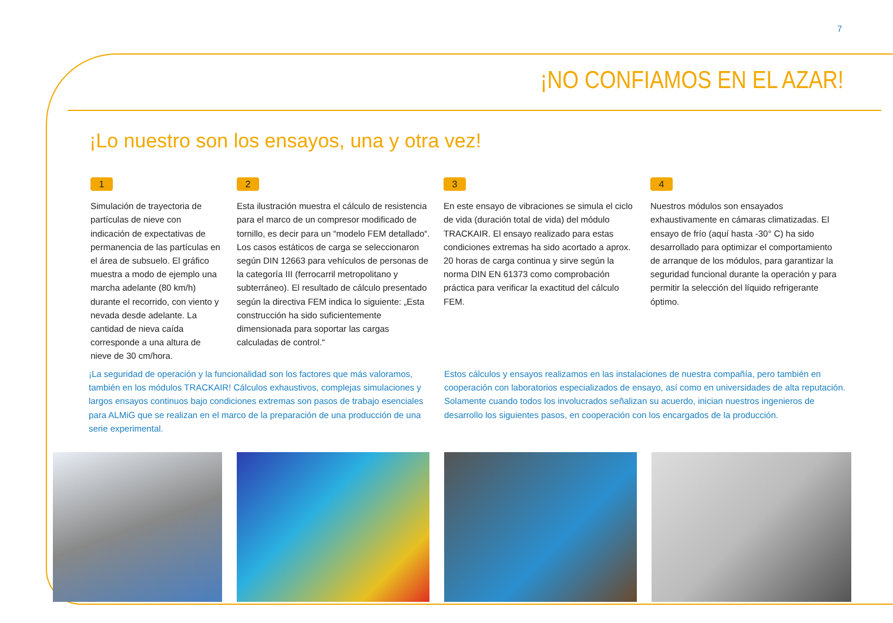7
¡NO CONFIAMOS EN EL AZAR!
¡Lo nuestro son los ensayos, una y otra vez!
1
Simulación de trayectoria de partículas de nieve con indicación de expectativas de permanencia de las partículas en el área de subsuelo. El gráfico muestra a modo de ejemplo una marcha adelante (80 km/h) durante el recorrido, con viento y nevada desde adelante. La cantidad de nieva caída corresponde a una altura de nieve de 30 cm/hora.
2
Esta ilustración muestra el cálculo de resistencia para el marco de un compresor modificado de tornillo, es decir para un “modelo FEM detallado“. Los casos estáticos de carga se seleccionaron según DIN 12663 para vehículos de personas de la categoría III (ferrocarril metropolitano y subterráneo). El resultado de cálculo presentado según la directiva FEM indica lo siguiente: „Esta construcción ha sido suficientemente dimensionada para soportar las cargas calculadas de control.“
3
En este ensayo de vibraciones se simula el ciclo de vida (duración total de vida) del módulo TRACKAIR. El ensayo realizado para estas condiciones extremas ha sido acortado a aprox. 20 horas de carga continua y sirve según la norma DIN EN 61373 como comprobación práctica para verificar la exactitud del cálculo FEM.
4
Nuestros módulos son ensayados exhaustivamente en cámaras climatizadas. El ensayo de frío (aquí hasta -30° C) ha sido desarrollado para optimizar el comportamiento de arranque de los módulos, para garantizar la seguridad funcional durante la operación y para permitir la selección del líquido refrigerante óptimo.
¡La seguridad de operación y la funcionalidad son los factores que más valoramos, también en los módulos TRACKAIR! Cálculos exhaustivos, complejas simulaciones y largos ensayos continuos bajo condiciones extremas son pasos de trabajo esenciales para ALMiG que se realizan en el marco de la preparación de una producción de una serie experimental.
Estos cálculos y ensayos realizamos en las instalaciones de nuestra compañía, pero también en cooperación con laboratorios especializados de ensayo, así como en universidades de alta reputación. Solamente cuando todos los involucrados señalizan su acuerdo, inician nuestros ingenieros de desarrollo los siguientes pasos, en cooperación con los encargados de la producción.